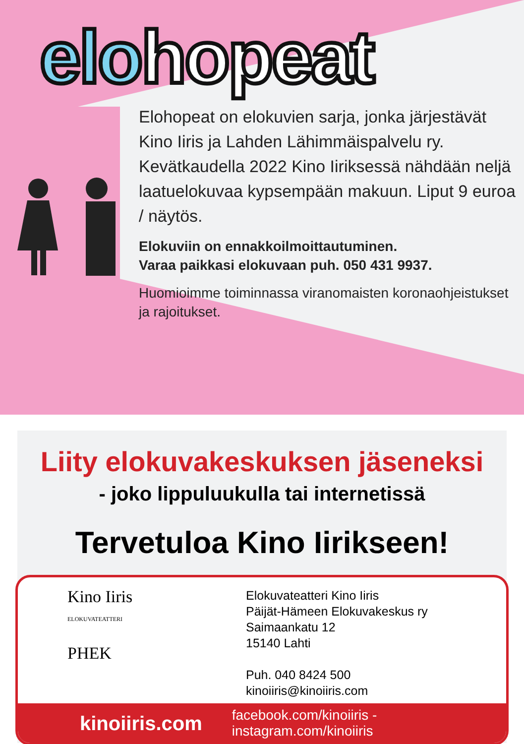elohopeat
Elohopeat on elokuvien sarja, jonka järjestävät Kino Iiris ja Lahden Lähimmäispalvelu ry. Kevätkaudella 2022 Kino Iiriksessä nähdään neljä laatuelokuvaa kypsempään makuun. Liput 9 euroa / näytös.
Elokuviin on ennakkoilmoittautuminen.
Varaa paikkasi elokuvaan puh. 050 431 9937.
Huomioimme toiminnassa viranomaisten koronaohjeistukset ja rajoitukset.
Liity elokuvakeskuksen jäseneksi
- joko lippuluukulla tai internetissä
Tervetuloa Kino Iirikseen!
Kino Iiris
ELOKUVATEATTERI
PHEK
Elokuvateatteri Kino Iiris
Päijät-Hämeen Elokuvakeskus ry
Saimaankatu 12
15140 Lahti
Puh. 040 8424 500
kinoiiris@kinoiiris.com
kinoiiris.com facebook.com/kinoiiris - instagram.com/kinoiiris